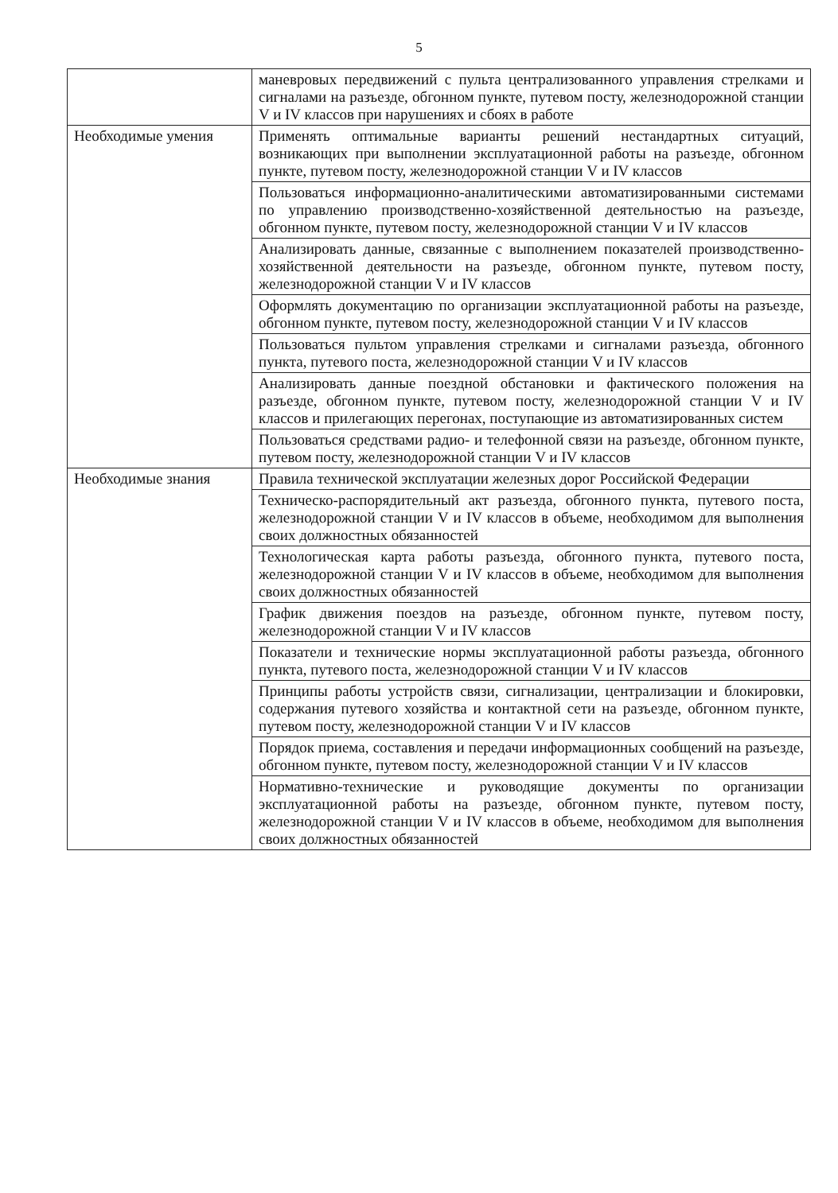5
| | маневровых передвижений с пульта централизованного управления стрелками и сигналами на разъезде, обгонном пункте, путевом посту, железнодорожной станции V и IV классов при нарушениях и сбоях в работе |
| Необходимые умения | Применять оптимальные варианты решений нестандартных ситуаций, возникающих при выполнении эксплуатационной работы на разъезде, обгонном пункте, путевом посту, железнодорожной станции V и IV классов |
| | Пользоваться информационно-аналитическими автоматизированными системами по управлению производственно-хозяйственной деятельностью на разъезде, обгонном пункте, путевом посту, железнодорожной станции V и IV классов |
| | Анализировать данные, связанные с выполнением показателей производственно-хозяйственной деятельности на разъезде, обгонном пункте, путевом посту, железнодорожной станции V и IV классов |
| | Оформлять документацию по организации эксплуатационной работы на разъезде, обгонном пункте, путевом посту, железнодорожной станции V и IV классов |
| | Пользоваться пультом управления стрелками и сигналами разъезда, обгонного пункта, путевого поста, железнодорожной станции V и IV классов |
| | Анализировать данные поездной обстановки и фактического положения на разъезде, обгонном пункте, путевом посту, железнодорожной станции V и IV классов и прилегающих перегонах, поступающие из автоматизированных систем |
| | Пользоваться средствами радио- и телефонной связи на разъезде, обгонном пункте, путевом посту, железнодорожной станции V и IV классов |
| Необходимые знания | Правила технической эксплуатации железных дорог Российской Федерации |
| | Техническо-распорядительный акт разъезда, обгонного пункта, путевого поста, железнодорожной станции V и IV классов в объеме, необходимом для выполнения своих должностных обязанностей |
| | Технологическая карта работы разъезда, обгонного пункта, путевого поста, железнодорожной станции V и IV классов в объеме, необходимом для выполнения своих должностных обязанностей |
| | График движения поездов на разъезде, обгонном пункте, путевом посту, железнодорожной станции V и IV классов |
| | Показатели и технические нормы эксплуатационной работы разъезда, обгонного пункта, путевого поста, железнодорожной станции V и IV классов |
| | Принципы работы устройств связи, сигнализации, централизации и блокировки, содержания путевого хозяйства и контактной сети на разъезде, обгонном пункте, путевом посту, железнодорожной станции V и IV классов |
| | Порядок приема, составления и передачи информационных сообщений на разъезде, обгонном пункте, путевом посту, железнодорожной станции V и IV классов |
| | Нормативно-технические и руководящие документы по организации эксплуатационной работы на разъезде, обгонном пункте, путевом посту, железнодорожной станции V и IV классов в объеме, необходимом для выполнения своих должностных обязанностей |